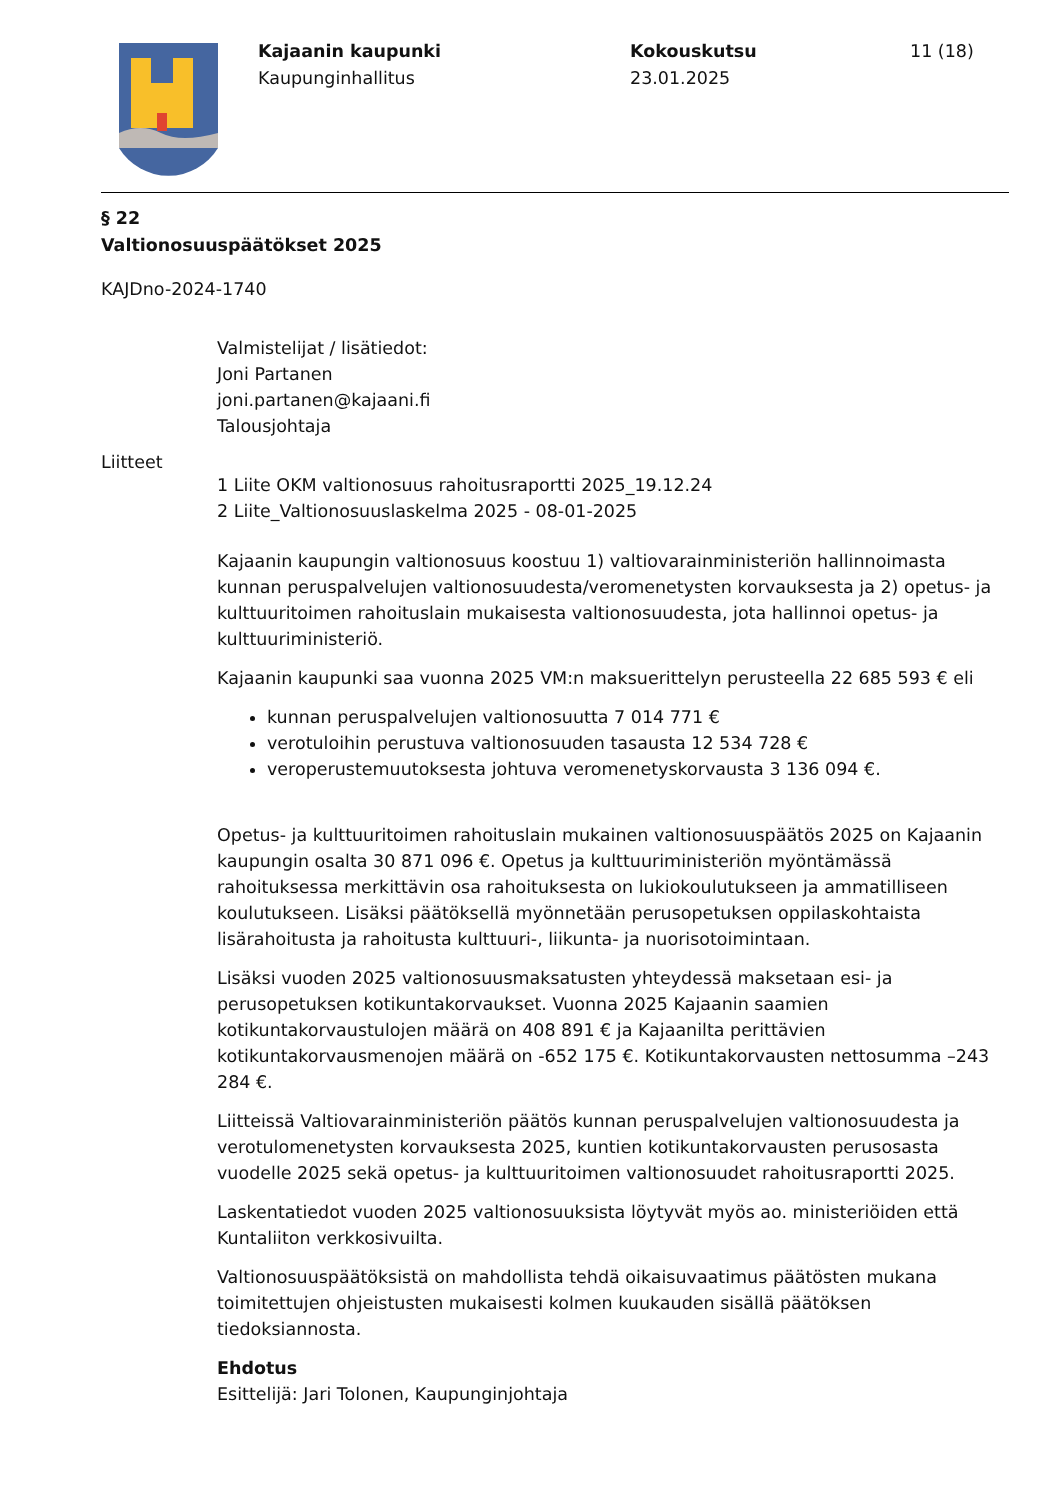Kajaanin kaupunki
Kaupunginhallitus
Kokouskutsu
23.01.2025
11 (18)
§ 22
Valtionosuuspäätökset 2025
KAJDno-2024-1740
Valmistelijat / lisätiedot:
Joni Partanen
joni.partanen@kajaani.fi
Talousjohtaja
Liitteet
1 Liite OKM valtionosuus rahoitusraportti 2025_19.12.24
2 Liite_Valtionosuuslaskelma 2025 - 08-01-2025
Kajaanin kaupungin valtionosuus koostuu 1) valtiovarainministeriön hallinnoimasta kunnan peruspalvelujen valtionosuudesta/veromenetysten korvauksesta ja 2) opetus- ja kulttuuritoimen rahoituslain mukaisesta valtionosuudesta, jota hallinnoi opetus- ja kulttuuriministeriö.
Kajaanin kaupunki saa vuonna 2025 VM:n maksuerittelyn perusteella 22 685 593 € eli
kunnan peruspalvelujen valtionosuutta 7 014 771 €
verotuloihin perustuva valtionosuuden tasausta 12 534 728 €
veroperustemuutoksesta johtuva veromenetyskorvausta 3 136 094 €.
Opetus- ja kulttuuritoimen rahoituslain mukainen valtionosuuspäätös 2025 on Kajaanin kaupungin osalta 30 871 096 €. Opetus ja kulttuuriministeriön myöntämässä rahoituksessa merkittävin osa rahoituksesta on lukiokoulutukseen ja ammatilliseen koulutukseen. Lisäksi päätöksellä myönnetään perusopetuksen oppilaskohtaista lisärahoitusta ja rahoitusta kulttuuri-, liikunta- ja nuorisotoimintaan.
Lisäksi vuoden 2025 valtionosuusmaksatusten yhteydessä maksetaan esi- ja perusopetuksen kotikuntakorvaukset. Vuonna 2025 Kajaanin saamien kotikuntakorvaustulojen määrä on 408 891 € ja Kajaanilta perittävien kotikuntakorvausmenojen määrä on -652 175 €. Kotikuntakorvausten nettosumma –243 284 €.
Liitteissä Valtiovarainministeriön päätös kunnan peruspalvelujen valtionosuudesta ja verotulomenetysten korvauksesta 2025, kuntien kotikuntakorvausten perusosasta vuodelle 2025 sekä opetus- ja kulttuuritoimen valtionosuudet rahoitusraportti 2025.
Laskentatiedot vuoden 2025 valtionosuuksista löytyvät myös ao. ministeriöiden että Kuntaliiton verkkosivuilta.
Valtionosuuspäätöksistä on mahdollista tehdä oikaisuvaatimus päätösten mukana toimitettujen ohjeistusten mukaisesti kolmen kuukauden sisällä päätöksen tiedoksiannosta.
Ehdotus
Esittelijä: Jari Tolonen, Kaupunginjohtaja